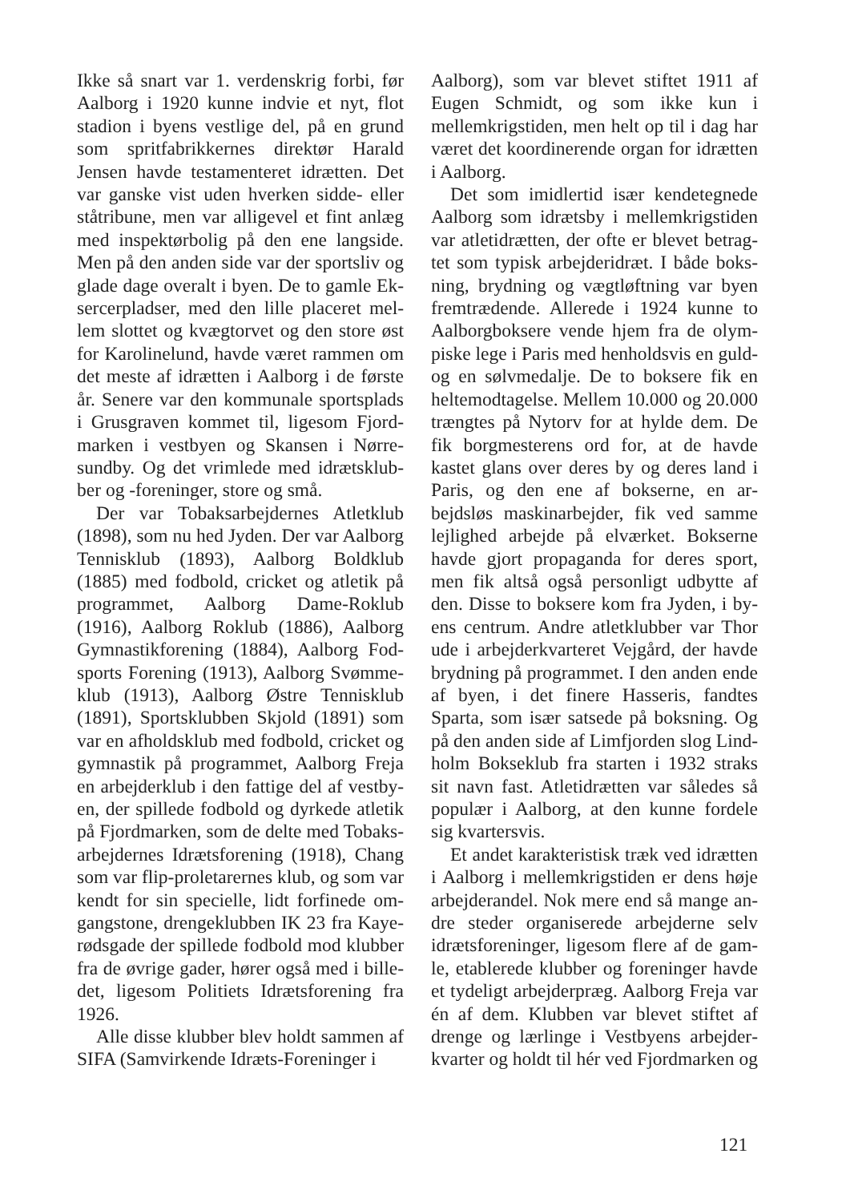Ikke så snart var 1. verdenskrig forbi, før Aalborg i 1920 kunne indvie et nyt, flot stadion i byens vestlige del, på en grund som spritfabrikkernes direktør Harald Jensen havde testamenteret idrætten. Det var ganske vist uden hverken sidde- eller ståtribune, men var alligevel et fint anlæg med inspektørbolig på den ene langside. Men på den anden side var der sportsliv og glade dage overalt i byen. De to gamle Ek­sercerpladser, med den lille placeret mel­lem slottet og kvægtorvet og den store øst for Karolinelund, havde været rammen om det meste af idrætten i Aalborg i de første år. Senere var den kommunale sportsplads i Grusgraven kommet til, ligesom Fjord­marken i vestbyen og Skansen i Nørre­sundby. Og det vrimlede med idrætsklub­ber og -foreninger, store og små.
Der var Tobaksarbejdernes Atletklub (1898), som nu hed Jyden. Der var Aalborg Tennisklub (1893), Aalborg Boldklub (1885) med fodbold, cricket og atletik på programmet, Aalborg Dame-Roklub (1916), Aalborg Roklub (1886), Aalborg Gymnastikforening (1884), Aalborg Fod­sports Forening (1913), Aalborg Svømme­klub (1913), Aalborg Østre Tennisklub (1891), Sportsklubben Skjold (1891) som var en afholdsklub med fodbold, cricket og gymnastik på programmet, Aalborg Freja en arbejderklub i den fattige del af vestby­en, der spillede fodbold og dyrkede atletik på Fjordmarken, som de delte med Tobaks­arbejdernes Idrætsforening (1918), Chang som var flip-proletarernes klub, og som var kendt for sin specielle, lidt forfinede om­gangstone, drengeklubben IK 23 fra Kaye­rødsgade der spillede fodbold mod klubber fra de øvrige gader, hører også med i bille­det, ligesom Politiets Idrætsforening fra 1926.
Alle disse klubber blev holdt sammen af SIFA (Samvirkende Idræts-Foreninger i
Aalborg), som var blevet stiftet 1911 af Eugen Schmidt, og som ikke kun i mellem­krigstiden, men helt op til i dag har været det koordinerende organ for idrætten i Aal­borg.
Det som imidlertid især kendetegnede Aalborg som idrætsby i mellemkrigstiden var atletidrætten, der ofte er blevet betrag­tet som typisk arbejderidræt. I både boks­ning, brydning og vægtløftning var byen fremtrædende. Allerede i 1924 kunne to Aalborgboksere vende hjem fra de olym­piske lege i Paris med henholdsvis en guld- og en sølvmedalje. De to boksere fik en heltemodtagelse. Mellem 10.000 og 20.000 trængtes på Nytorv for at hylde dem. De fik borgmesterens ord for, at de havde kastet glans over deres by og deres land i Paris, og den ene af bokserne, en ar­bejdsløs maskinarbejder, fik ved samme lejlighed arbejde på elværket. Bokserne havde gjort propaganda for deres sport, men fik altså også personligt udbytte af den. Disse to boksere kom fra Jyden, i by­ens centrum. Andre atletklubber var Thor ude i arbejderkvarteret Vejgård, der havde brydning på programmet. I den anden ende af byen, i det finere Hasseris, fandtes Sparta, som især satsede på boksning. Og på den anden side af Limfjorden slog Lind­holm Bokseklub fra starten i 1932 straks sit navn fast. Atletidrætten var således så populær i Aalborg, at den kunne fordele sig kvartersvis.
Et andet karakteristisk træk ved idrætten i Aalborg i mellemkrigstiden er dens høje arbejderandel. Nok mere end så mange an­dre steder organiserede arbejderne selv idrætsforeninger, ligesom flere af de gam­le, etablerede klubber og foreninger havde et tydeligt arbejderpræg. Aalborg Freja var én af dem. Klubben var blevet stiftet af drenge og lærlinge i Vestbyens arbejder­kvarter og holdt til hér ved Fjordmarken og
121